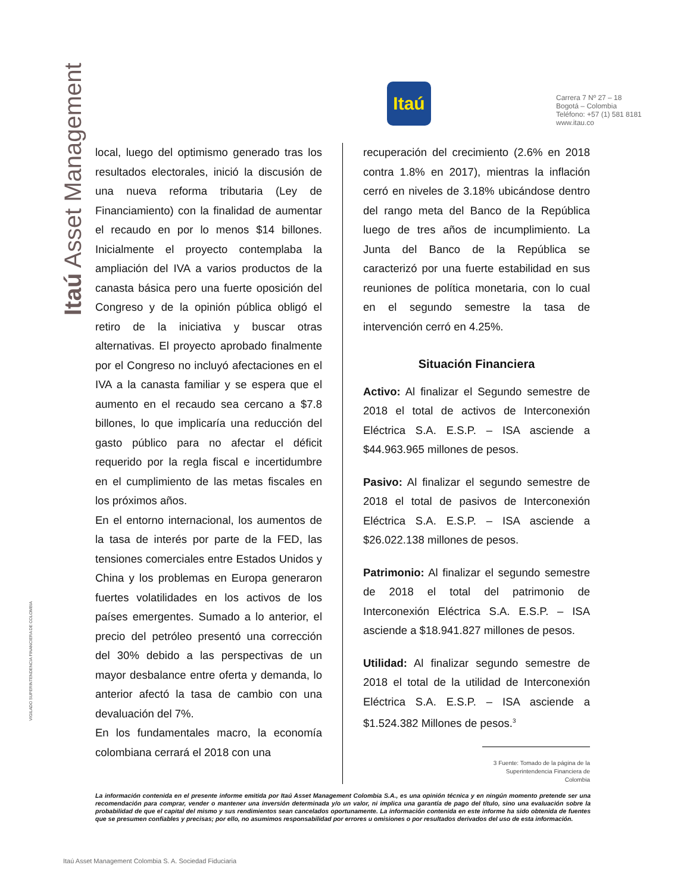Itaú Asset Management
VIGILADO SUPERINTENDENCIA FINANCIERA DE COLOMBIA
Itaú
Carrera 7 Nº 27 – 18
Bogotá – Colombia
Teléfono: +57 (1) 581 8181
www.itau.co
local, luego del optimismo generado tras los resultados electorales, inició la discusión de una nueva reforma tributaria (Ley de Financiamiento) con la finalidad de aumentar el recaudo en por lo menos $14 billones. Inicialmente el proyecto contemplaba la ampliación del IVA a varios productos de la canasta básica pero una fuerte oposición del Congreso y de la opinión pública obligó el retiro de la iniciativa y buscar otras alternativas. El proyecto aprobado finalmente por el Congreso no incluyó afectaciones en el IVA a la canasta familiar y se espera que el aumento en el recaudo sea cercano a $7.8 billones, lo que implicaría una reducción del gasto público para no afectar el déficit requerido por la regla fiscal e incertidumbre en el cumplimiento de las metas fiscales en los próximos años.
En el entorno internacional, los aumentos de la tasa de interés por parte de la FED, las tensiones comerciales entre Estados Unidos y China y los problemas en Europa generaron fuertes volatilidades en los activos de los países emergentes. Sumado a lo anterior, el precio del petróleo presentó una corrección del 30% debido a las perspectivas de un mayor desbalance entre oferta y demanda, lo anterior afectó la tasa de cambio con una devaluación del 7%.
En los fundamentales macro, la economía colombiana cerrará el 2018 con una
recuperación del crecimiento (2.6% en 2018 contra 1.8% en 2017), mientras la inflación cerró en niveles de 3.18% ubicándose dentro del rango meta del Banco de la República luego de tres años de incumplimiento. La Junta del Banco de la República se caracterizó por una fuerte estabilidad en sus reuniones de política monetaria, con lo cual en el segundo semestre la tasa de intervención cerró en 4.25%.
Situación Financiera
Activo: Al finalizar el Segundo semestre de 2018 el total de activos de Interconexión Eléctrica S.A. E.S.P. – ISA asciende a $44.963.965 millones de pesos.
Pasivo: Al finalizar el segundo semestre de 2018 el total de pasivos de Interconexión Eléctrica S.A. E.S.P. – ISA asciende a $26.022.138 millones de pesos.
Patrimonio: Al finalizar el segundo semestre de 2018 el total del patrimonio de Interconexión Eléctrica S.A. E.S.P. – ISA asciende a $18.941.827 millones de pesos.
Utilidad: Al finalizar segundo semestre de 2018 el total de la utilidad de Interconexión Eléctrica S.A. E.S.P. – ISA asciende a $1.524.382 Millones de pesos.<sup>3</sup>
3 Fuente: Tomado de la página de la Superintendencia Financiera de Colombia
La información contenida en el presente informe emitida por Itaú Asset Management Colombia S.A., es una opinión técnica y en ningún momento pretende ser una recomendación para comprar, vender o mantener una inversión determinada y/o un valor, ni implica una garantía de pago del título, sino una evaluación sobre la probabilidad de que el capital del mismo y sus rendimientos sean cancelados oportunamente. La información contenida en este informe ha sido obtenida de fuentes que se presumen confiables y precisas; por ello, no asumimos responsabilidad por errores u omisiones o por resultados derivados del uso de esta información.
Itaú Asset Management Colombia S. A. Sociedad Fiduciaria